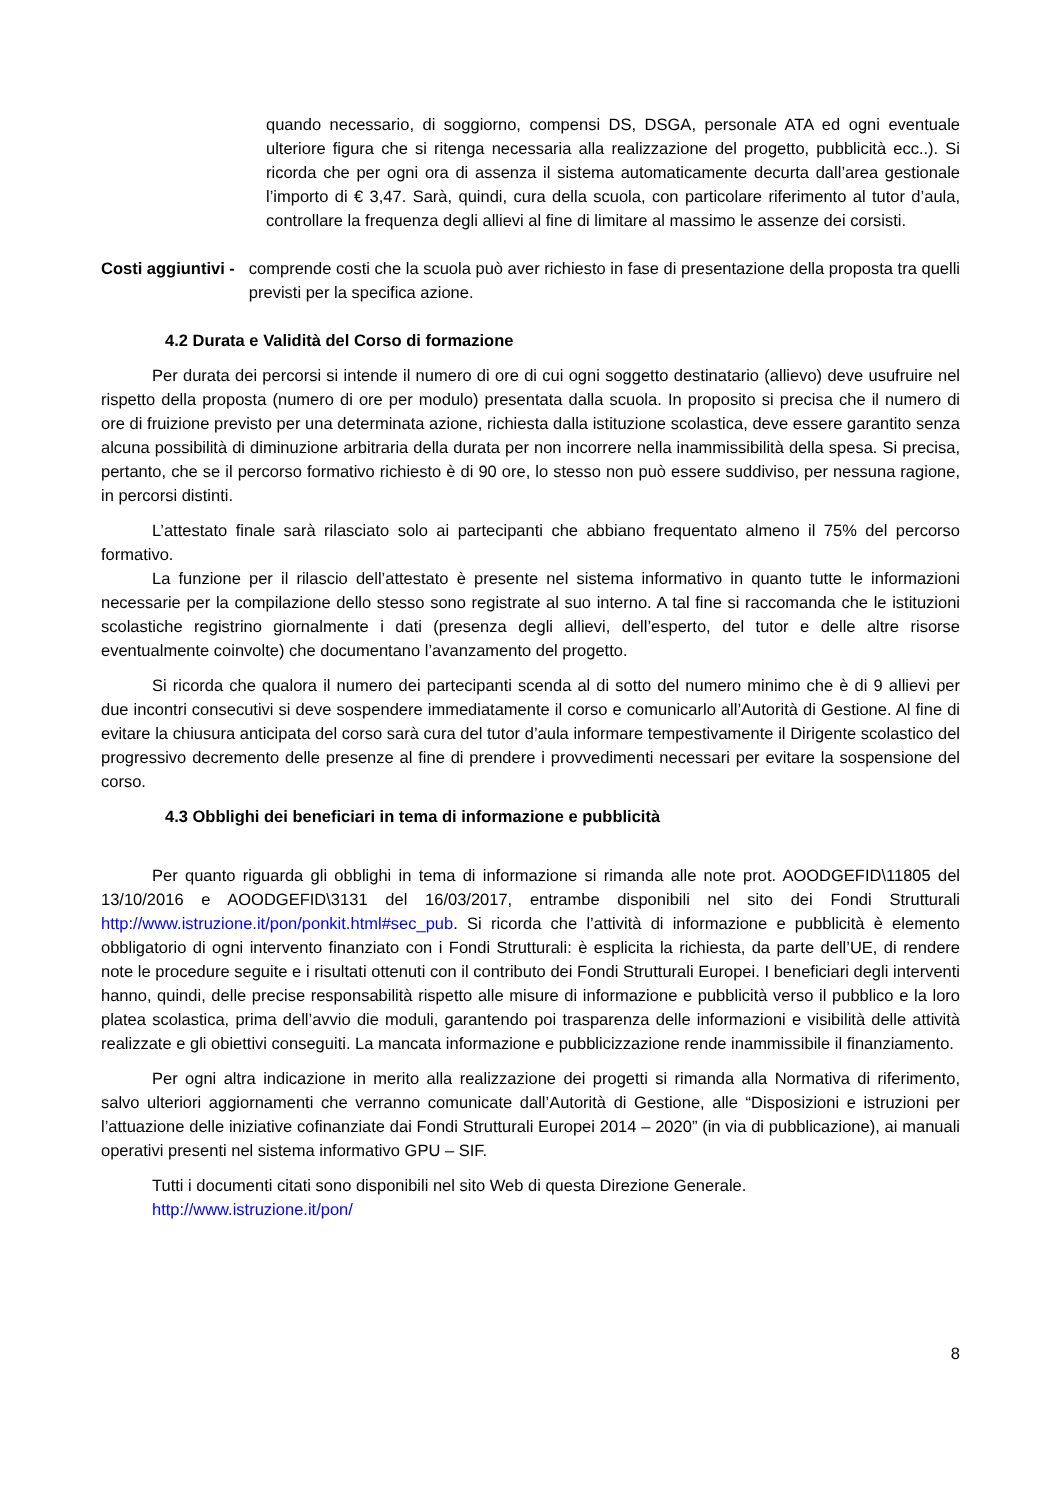quando necessario, di soggiorno, compensi DS, DSGA, personale ATA ed ogni eventuale ulteriore figura che si ritenga necessaria alla realizzazione del progetto, pubblicità ecc..). Si ricorda che per ogni ora di assenza il sistema automaticamente decurta dall’area gestionale l’importo di € 3,47. Sarà, quindi, cura della scuola, con particolare riferimento al tutor d’aula, controllare la frequenza degli allievi al fine di limitare al massimo le assenze dei corsisti.
Costi aggiuntivi - comprende costi che la scuola può aver richiesto in fase di presentazione della proposta tra quelli previsti per la specifica azione.
4.2 Durata e Validità del Corso di formazione
Per durata dei percorsi si intende il numero di ore di cui ogni soggetto destinatario (allievo) deve usufruire nel rispetto della proposta (numero di ore per modulo) presentata dalla scuola. In proposito si precisa che il numero di ore di fruizione previsto per una determinata azione, richiesta dalla istituzione scolastica, deve essere garantito senza alcuna possibilità di diminuzione arbitraria della durata per non incorrere nella inammissibilità della spesa. Si precisa, pertanto, che se il percorso formativo richiesto è di 90 ore, lo stesso non può essere suddiviso, per nessuna ragione, in percorsi distinti.
L’attestato finale sarà rilasciato solo ai partecipanti che abbiano frequentato almeno il 75% del percorso formativo.
La funzione per il rilascio dell’attestato è presente nel sistema informativo in quanto tutte le informazioni necessarie per la compilazione dello stesso sono registrate al suo interno. A tal fine si raccomanda che le istituzioni scolastiche registrino giornalmente i dati (presenza degli allievi, dell’esperto, del tutor e delle altre risorse eventualmente coinvolte) che documentano l’avanzamento del progetto.
Si ricorda che qualora il numero dei partecipanti scenda al di sotto del numero minimo che è di 9 allievi per due incontri consecutivi si deve sospendere immediatamente il corso e comunicarlo all’Autorità di Gestione. Al fine di evitare la chiusura anticipata del corso sarà cura del tutor d’aula informare tempestivamente il Dirigente scolastico del progressivo decremento delle presenze al fine di prendere i provvedimenti necessari per evitare la sospensione del corso.
4.3 Obblighi dei beneficiari in tema di informazione e pubblicità
Per quanto riguarda gli obblighi in tema di informazione si rimanda alle note prot. AOODGEFID\11805 del 13/10/2016 e AOODGEFID\3131 del 16/03/2017, entrambe disponibili nel sito dei Fondi Strutturali http://www.istruzione.it/pon/ponkit.html#sec_pub. Si ricorda che l’attività di informazione e pubblicità è elemento obbligatorio di ogni intervento finanziato con i Fondi Strutturali: è esplicita la richiesta, da parte dell’UE, di rendere note le procedure seguite e i risultati ottenuti con il contributo dei Fondi Strutturali Europei. I beneficiari degli interventi hanno, quindi, delle precise responsabilità rispetto alle misure di informazione e pubblicità verso il pubblico e la loro platea scolastica, prima dell’avvio die moduli, garantendo poi trasparenza delle informazioni e visibilità delle attività realizzate e gli obiettivi conseguiti. La mancata informazione e pubblicizzazione rende inammissibile il finanziamento.
Per ogni altra indicazione in merito alla realizzazione dei progetti si rimanda alla Normativa di riferimento, salvo ulteriori aggiornamenti che verranno comunicate dall’Autorità di Gestione, alle “Disposizioni e istruzioni per l’attuazione delle iniziative cofinanziate dai Fondi Strutturali Europei 2014 – 2020” (in via di pubblicazione), ai manuali operativi presenti nel sistema informativo GPU – SIF.
Tutti i documenti citati sono disponibili nel sito Web di questa Direzione Generale.
http://www.istruzione.it/pon/
8